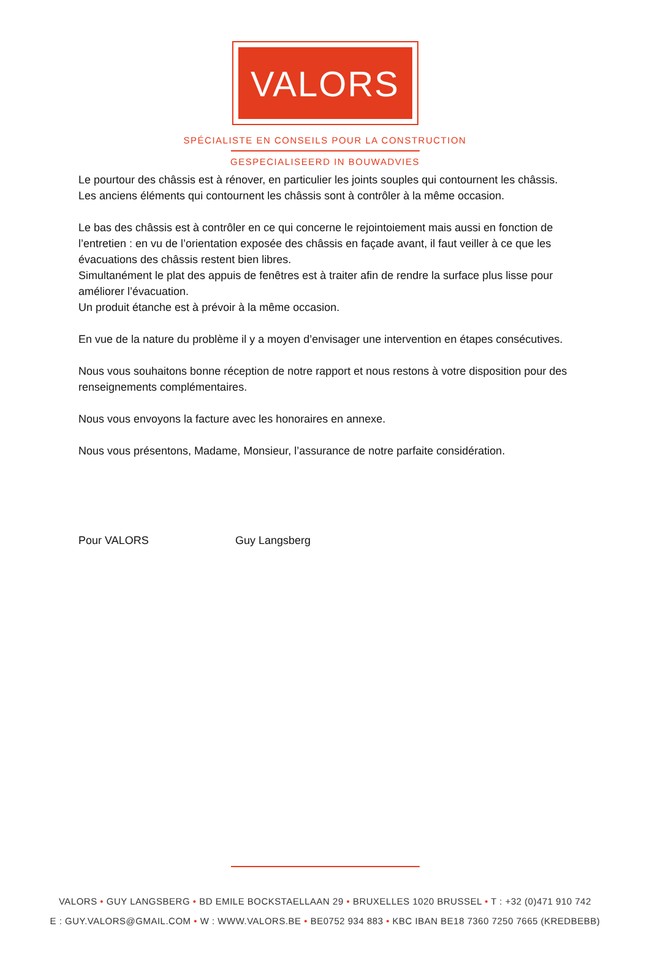VALORS
SPÉCIALISTE EN CONSEILS POUR LA CONSTRUCTION
GESPECIALISEERD IN BOUWADVIES
Le pourtour des châssis est à rénover, en particulier les joints souples qui contournent les châssis. Les anciens éléments qui contournent les châssis sont à contrôler à la même occasion.
Le bas des châssis est à contrôler en ce qui concerne le rejointoiement mais aussi en fonction de l’entretien : en vu de l’orientation exposée des châssis en façade avant, il faut veiller à ce que les évacuations des châssis restent bien libres.
Simultanément le plat des appuis de fenêtres est à traiter afin de rendre la surface plus lisse pour améliorer l’évacuation.
Un produit étanche est à prévoir à la même occasion.
En vue de la nature du problème il y a moyen d’envisager une intervention en étapes consécutives.
Nous vous souhaitons bonne réception de notre rapport et nous restons à votre disposition pour des renseignements complémentaires.
Nous vous envoyons la facture avec les honoraires en annexe.
Nous vous présentons, Madame, Monsieur, l’assurance de notre parfaite considération.
Pour VALORS Guy Langsberg
VALORS • GUY LANGSBERG • BD EMILE BOCKSTAELLAAN 29 • BRUXELLES 1020 BRUSSEL • T : +32 (0)471 910 742
E : GUY.VALORS@GMAIL.COM • W : WWW.VALORS.BE • BE0752 934 883 • KBC IBAN BE18 7360 7250 7665 (KREDBEBB)